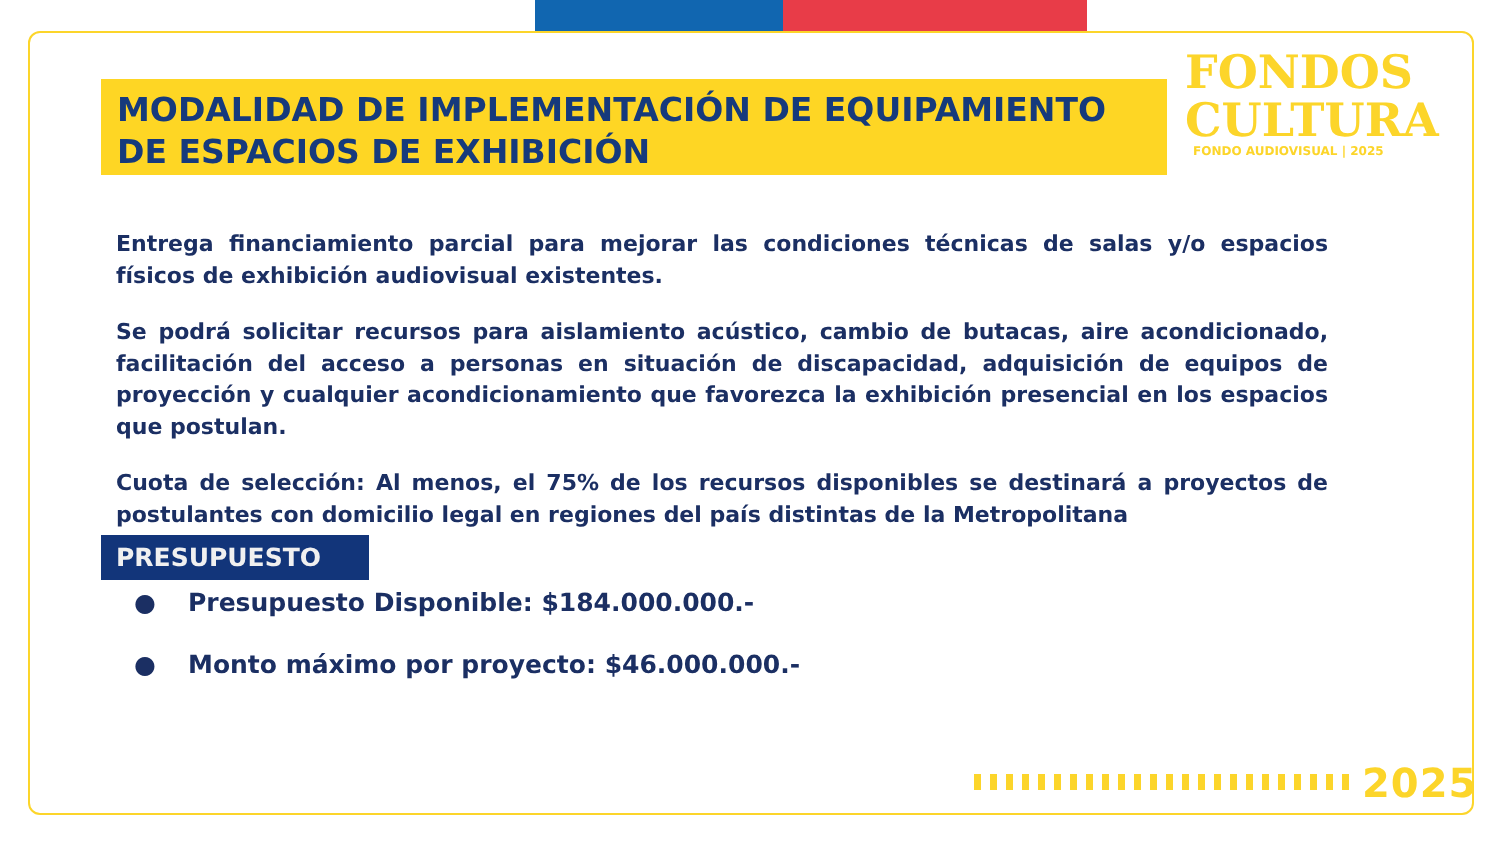MODALIDAD DE IMPLEMENTACIÓN DE EQUIPAMIENTO DE ESPACIOS DE EXHIBICIÓN
FONDOS
CULTURA
FONDO AUDIOVISUAL | 2025
Entrega financiamiento parcial para mejorar las condiciones técnicas de salas y/o espacios físicos de exhibición audiovisual existentes.
Se podrá solicitar recursos para aislamiento acústico, cambio de butacas, aire acondicionado, facilitación del acceso a personas en situación de discapacidad, adquisición de equipos de proyección y cualquier acondicionamiento que favorezca la exhibición presencial en los espacios que postulan.
Cuota de selección: Al menos, el 75% de los recursos disponibles se destinará a proyectos de postulantes con domicilio legal en regiones del país distintas de la Metropolitana
PRESUPUESTO
● Presupuesto Disponible: $184.000.000.-
● Monto máximo por proyecto: $46.000.000.-
2025